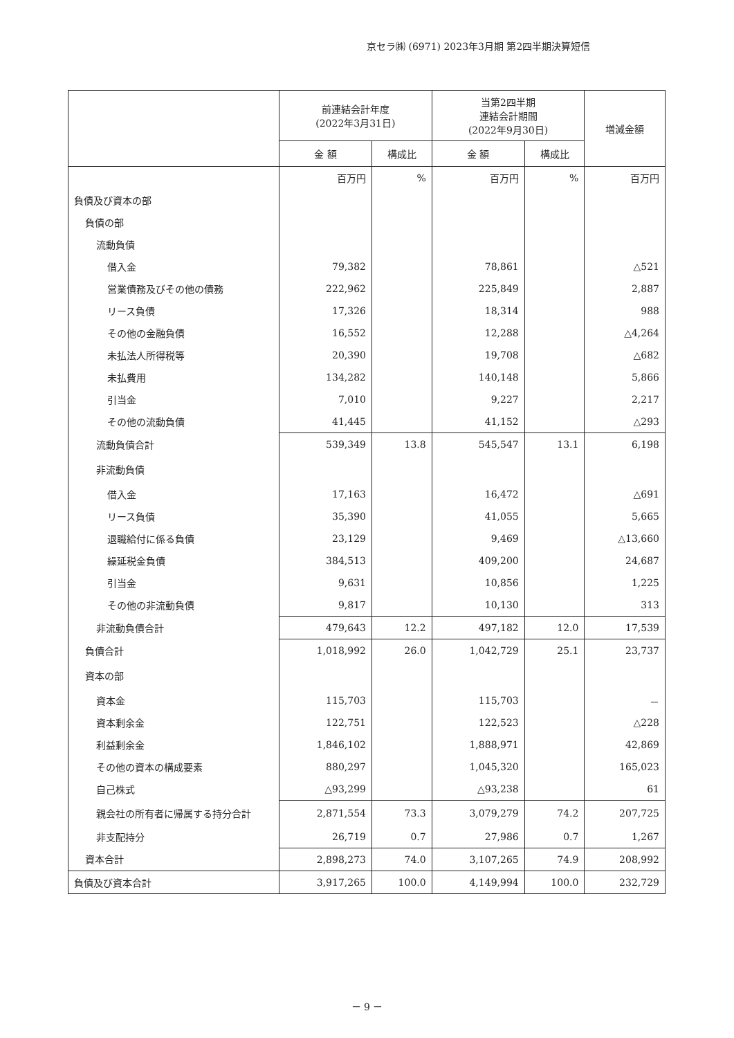京セラ㈱ (6971) 2023年3月期 第2四半期決算短信
| | 前連結会計年度 (2022年3月31日) | | 当第2四半期 連結会計期間 (2022年9月30日) | | 増減金額 |
| --- | --- | --- | --- | --- | --- |
| | 金 額 | 構成比 | 金 額 | 構成比 | |
| | 百万円 | % | 百万円 | % | 百万円 |
| 負債及び資本の部 | | | | | |
| 負債の部 | | | | | |
| 流動負債 | | | | | |
| 借入金 | 79,382 | | 78,861 | | △521 |
| 営業債務及びその他の債務 | 222,962 | | 225,849 | | 2,887 |
| リース負債 | 17,326 | | 18,314 | | 988 |
| その他の金融負債 | 16,552 | | 12,288 | | △4,264 |
| 未払法人所得税等 | 20,390 | | 19,708 | | △682 |
| 未払費用 | 134,282 | | 140,148 | | 5,866 |
| 引当金 | 7,010 | | 9,227 | | 2,217 |
| その他の流動負債 | 41,445 | | 41,152 | | △293 |
| 流動負債合計 | 539,349 | 13.8 | 545,547 | 13.1 | 6,198 |
| 非流動負債 | | | | | |
| 借入金 | 17,163 | | 16,472 | | △691 |
| リース負債 | 35,390 | | 41,055 | | 5,665 |
| 退職給付に係る負債 | 23,129 | | 9,469 | | △13,660 |
| 繰延税金負債 | 384,513 | | 409,200 | | 24,687 |
| 引当金 | 9,631 | | 10,856 | | 1,225 |
| その他の非流動負債 | 9,817 | | 10,130 | | 313 |
| 非流動負債合計 | 479,643 | 12.2 | 497,182 | 12.0 | 17,539 |
| 負債合計 | 1,018,992 | 26.0 | 1,042,729 | 25.1 | 23,737 |
| 資本の部 | | | | | |
| 資本金 | 115,703 | | 115,703 | | － |
| 資本剰余金 | 122,751 | | 122,523 | | △228 |
| 利益剰余金 | 1,846,102 | | 1,888,971 | | 42,869 |
| その他の資本の構成要素 | 880,297 | | 1,045,320 | | 165,023 |
| 自己株式 | △93,299 | | △93,238 | | 61 |
| 親会社の所有者に帰属する持分合計 | 2,871,554 | 73.3 | 3,079,279 | 74.2 | 207,725 |
| 非支配持分 | 26,719 | 0.7 | 27,986 | 0.7 | 1,267 |
| 資本合計 | 2,898,273 | 74.0 | 3,107,265 | 74.9 | 208,992 |
| 負債及び資本合計 | 3,917,265 | 100.0 | 4,149,994 | 100.0 | 232,729 |
－ 9 －